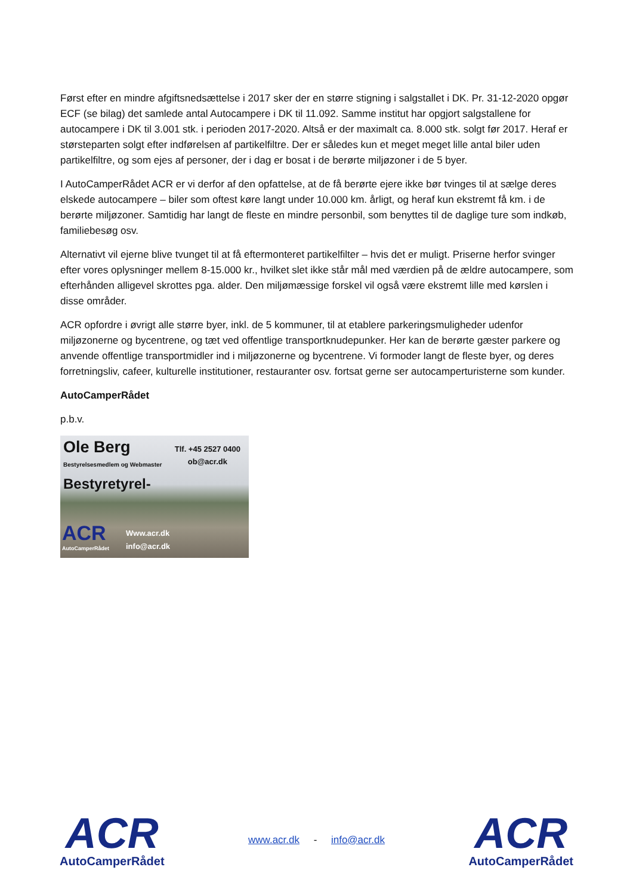Først efter en mindre afgiftsnedsættelse i 2017 sker der en større stigning i salgstallet i DK. Pr. 31-12-2020 opgør ECF (se bilag) det samlede antal Autocampere i DK til 11.092. Samme institut har opgjort salgstallene for autocampere i DK til 3.001 stk. i perioden 2017-2020. Altså er der maximalt ca. 8.000 stk. solgt før 2017. Heraf er størsteparten solgt efter indførelsen af partikelfiltre. Der er således kun et meget meget lille antal biler uden partikelfiltre, og som ejes af personer, der i dag er bosat i de berørte miljøzoner i de 5 byer.
I AutoCamperRådet ACR er vi derfor af den opfattelse, at de få berørte ejere ikke bør tvinges til at sælge deres elskede autocampere – biler som oftest køre langt under 10.000 km. årligt, og heraf kun ekstremt få km. i de berørte miljøzoner. Samtidig har langt de fleste en mindre personbil, som benyttes til de daglige ture som indkøb, familiebesøg osv.
Alternativt vil ejerne blive tvunget til at få eftermonteret partikelfilter – hvis det er muligt. Priserne herfor svinger efter vores oplysninger mellem 8-15.000 kr., hvilket slet ikke står mål med værdien på de ældre autocampere, som efterhånden alligevel skrottes pga. alder. Den miljømæssige forskel vil også være ekstremt lille med kørslen i disse områder.
ACR opfordre i øvrigt alle større byer, inkl. de 5 kommuner, til at etablere parkeringsmuligheder udenfor miljøzonerne og bycentrene, og tæt ved offentlige transportknudepunker. Her kan de berørte gæster parkere og anvende offentlige transportmidler ind i miljøzonerne og bycentrene. Vi formoder langt de fleste byer, og deres forretningsliv, cafeer, kulturelle institutioner, restauranter osv. fortsat gerne ser autocamperturisterne som kunder.
AutoCamperRådet
p.b.v.
Ole Berg
Bestyrelsesmedlem og Webmaster
Bestyretyrel-
Tlf. +45 2527 0400
ob@acr.dk
ACR
AutoCamperRådet
Www.acr.dk
info@acr.dk
ACR
AutoCamperRådet
www.acr.dk - info@acr.dk
ACR
AutoCamperRådet